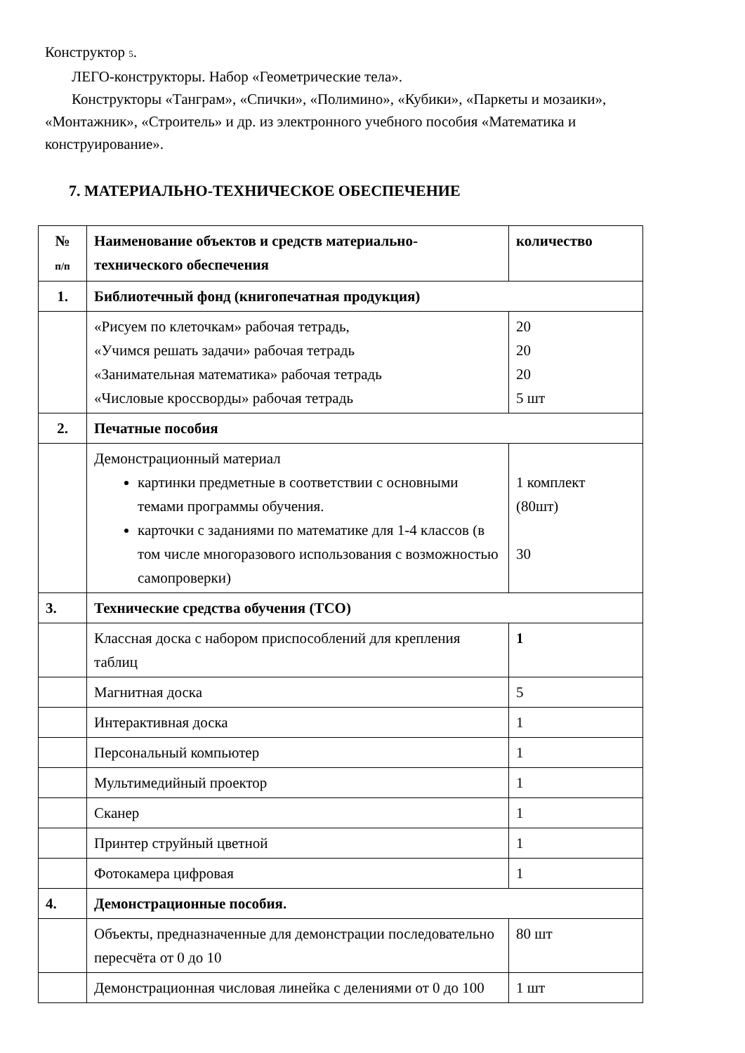Конструктор 5.
ЛЕГО-конструкторы. Набор «Геометрические тела».
Конструкторы «Танграм», «Спички», «Полимино», «Кубики», «Паркеты и мозаики», «Монтажник», «Строитель» и др. из электронного учебного пособия «Математика и конструирование».
7. МАТЕРИАЛЬНО-ТЕХНИЧЕСКОЕ ОБЕСПЕЧЕНИЕ
| № п/п | Наименование объектов и средств материально-технического обеспечения | количество |
| --- | --- | --- |
| 1. | Библиотечный фонд (книгопечатная продукция) | |
| | «Рисуем по клеточкам» рабочая тетрадь, «Учимся решать задачи» рабочая тетрадь «Занимательная математика» рабочая тетрадь «Числовые кроссворды» рабочая тетрадь | 20 20 20 5 шт |
| 2. | Печатные пособия | |
| | Демонстрационный материал картинки предметные в соответствии с основными темами программы обучения. карточки с заданиями по математике для 1-4 классов (в том числе многоразового использования с возможностью самопроверки) | 1 комплект (80шт) 30 |
| 3. | Технические средства обучения (ТСО) | |
| | Классная доска с набором приспособлений для крепления таблиц | 1 |
| | Магнитная доска | 5 |
| | Интерактивная доска | 1 |
| | Персональный компьютер | 1 |
| | Мультимедийный проектор | 1 |
| | Сканер | 1 |
| | Принтер струйный цветной | 1 |
| | Фотокамера цифровая | 1 |
| 4. | Демонстрационные пособия. | |
| | Объекты, предназначенные для демонстрации последовательно пересчёта от 0 до 10 | 80 шт |
| | Демонстрационная числовая линейка с делениями от 0 до 100 | 1 шт |